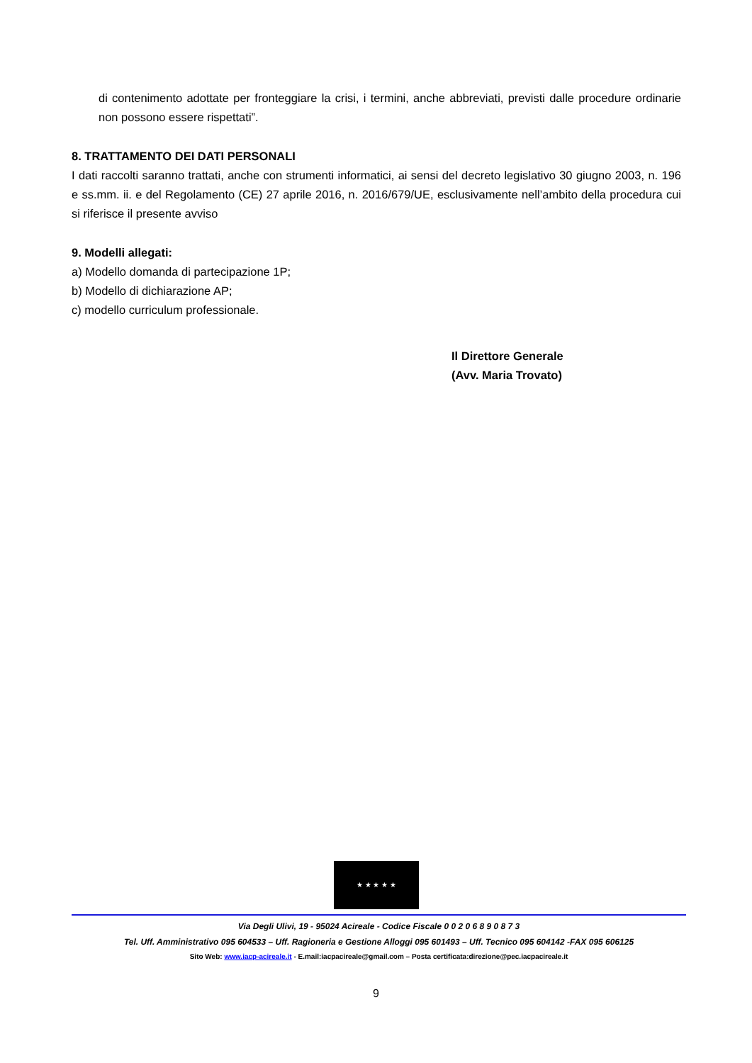di contenimento adottate per fronteggiare la crisi, i termini, anche abbreviati, previsti dalle procedure ordinarie non possono essere rispettati”.
8. TRATTAMENTO DEI DATI PERSONALI
I dati raccolti saranno trattati, anche con strumenti informatici, ai sensi del decreto legislativo 30 giugno 2003, n. 196 e ss.mm. ii. e del Regolamento (CE) 27 aprile 2016, n. 2016/679/UE, esclusivamente nell’ambito della procedura cui si riferisce il presente avviso
9. Modelli allegati:
a) Modello domanda di partecipazione 1P;
b) Modello di dichiarazione AP;
c) modello curriculum professionale.
Il Direttore Generale
(Avv. Maria Trovato)
★ ★ ★ ★ ★
Via Degli Ulivi, 19 - 95024 Acireale - Codice Fiscale 0 0 2 0 6 8 9 0 8 7 3
Tel. Uff. Amministrativo 095 604533 – Uff. Ragioneria e Gestione Alloggi 095 601493 – Uff. Tecnico 095 604142 -FAX 095 606125
Sito Web: www.iacp-acireale.it - E.mail:iacpacireale@gmail.com – Posta certificata:direzione@pec.iacpacireale.it
9